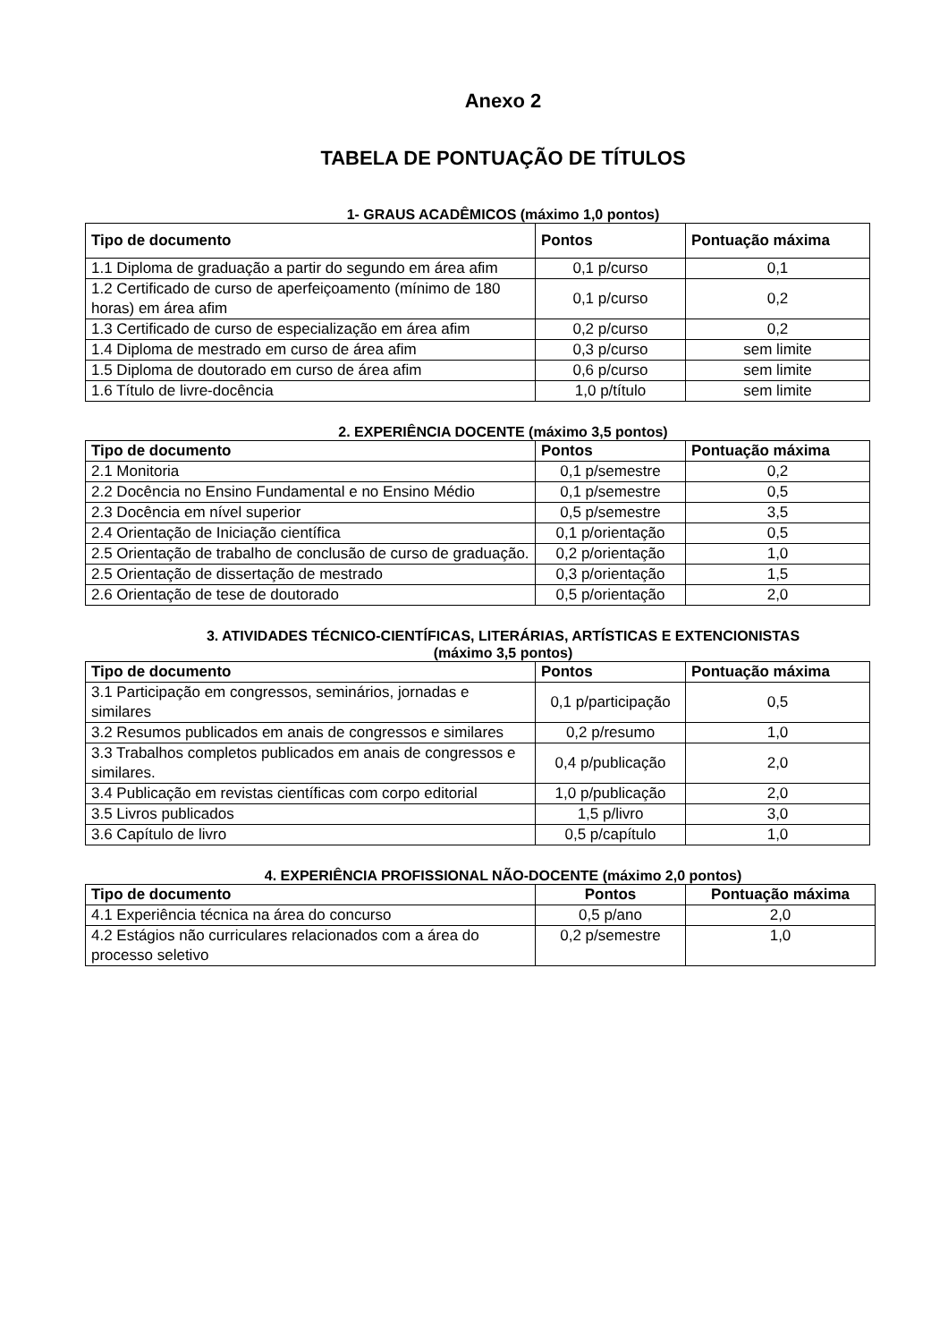Anexo 2
TABELA DE PONTUAÇÃO DE TÍTULOS
1- GRAUS ACADÊMICOS (máximo 1,0 pontos)
| Tipo de documento | Pontos | Pontuação máxima |
| --- | --- | --- |
| 1.1 Diploma de graduação a partir do segundo em área afim | 0,1 p/curso | 0,1 |
| 1.2 Certificado de curso de aperfeiçoamento (mínimo de 180 horas) em área afim | 0,1 p/curso | 0,2 |
| 1.3 Certificado de curso de especialização em área afim | 0,2 p/curso | 0,2 |
| 1.4 Diploma de mestrado em curso de área afim | 0,3 p/curso | sem limite |
| 1.5 Diploma de doutorado em curso de área afim | 0,6 p/curso | sem limite |
| 1.6 Título de livre-docência | 1,0 p/título | sem limite |
2. EXPERIÊNCIA DOCENTE (máximo 3,5 pontos)
| Tipo de documento | Pontos | Pontuação máxima |
| --- | --- | --- |
| 2.1 Monitoria | 0,1 p/semestre | 0,2 |
| 2.2 Docência no Ensino Fundamental e no Ensino Médio | 0,1 p/semestre | 0,5 |
| 2.3 Docência em nível superior | 0,5 p/semestre | 3,5 |
| 2.4 Orientação de Iniciação científica | 0,1 p/orientação | 0,5 |
| 2.5 Orientação de trabalho de conclusão de curso de graduação. | 0,2 p/orientação | 1,0 |
| 2.5 Orientação de dissertação de mestrado | 0,3 p/orientação | 1,5 |
| 2.6 Orientação de tese de doutorado | 0,5 p/orientação | 2,0 |
3. ATIVIDADES TÉCNICO-CIENTÍFICAS, LITERÁRIAS, ARTÍSTICAS E EXTENCIONISTAS
(máximo 3,5 pontos)
| Tipo de documento | Pontos | Pontuação máxima |
| --- | --- | --- |
| 3.1 Participação em congressos, seminários, jornadas e similares | 0,1 p/participação | 0,5 |
| 3.2 Resumos publicados em anais de congressos e similares | 0,2 p/resumo | 1,0 |
| 3.3 Trabalhos completos publicados em anais de congressos e similares. | 0,4 p/publicação | 2,0 |
| 3.4 Publicação em revistas científicas com corpo editorial | 1,0 p/publicação | 2,0 |
| 3.5 Livros publicados | 1,5 p/livro | 3,0 |
| 3.6 Capítulo de livro | 0,5 p/capítulo | 1,0 |
4. EXPERIÊNCIA PROFISSIONAL NÃO-DOCENTE (máximo 2,0 pontos)
| Tipo de documento | Pontos | Pontuação máxima |
| --- | --- | --- |
| 4.1 Experiência técnica na área do concurso | 0,5 p/ano | 2,0 |
| 4.2 Estágios não curriculares relacionados com a área do processo seletivo | 0,2 p/semestre | 1,0 |